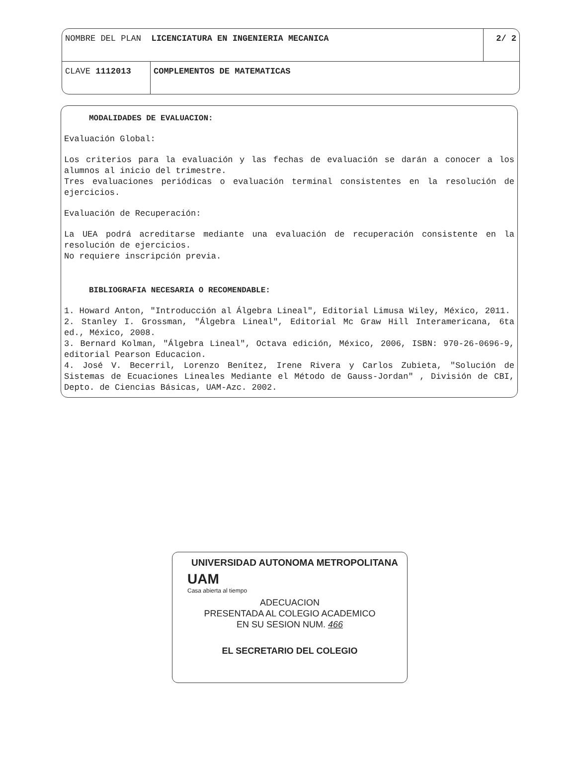| NOMBRE DEL PLAN LICENCIATURA EN INGENIERIA MECANICA | | 2/ 2 |
| CLAVE 1112013 | COMPLEMENTOS DE MATEMATICAS | |
MODALIDADES DE EVALUACION:
Evaluación Global:
Los criterios para la evaluación y las fechas de evaluación se darán a conocer a los alumnos al inicio del trimestre.
Tres evaluaciones periódicas o evaluación terminal consistentes en la resolución de ejercicios.
Evaluación de Recuperación:
La UEA podrá acreditarse mediante una evaluación de recuperación consistente en la resolución de ejercicios.
No requiere inscripción previa.
BIBLIOGRAFIA NECESARIA O RECOMENDABLE:
1. Howard Anton, "Introducción al Álgebra Lineal", Editorial Limusa Wiley, México, 2011.
2. Stanley I. Grossman, "Álgebra Lineal", Editorial Mc Graw Hill Interamericana, 6ta ed., México, 2008.
3. Bernard Kolman, "Álgebra Lineal", Octava edición, México, 2006, ISBN: 970-26-0696-9, editorial Pearson Educacion.
4. José V. Becerril, Lorenzo Benítez, Irene Rivera y Carlos Zubieta, "Solución de Sistemas de Ecuaciones Lineales Mediante el Método de Gauss-Jordan" , División de CBI, Depto. de Ciencias Básicas, UAM-Azc. 2002.
UNIVERSIDAD AUTONOMA METROPOLITANA
UAM
Casa abierta al tiempo
ADECUACION
PRESENTADA AL COLEGIO ACADEMICO
EN SU SESION NUM. 466
EL SECRETARIO DEL COLEGIO